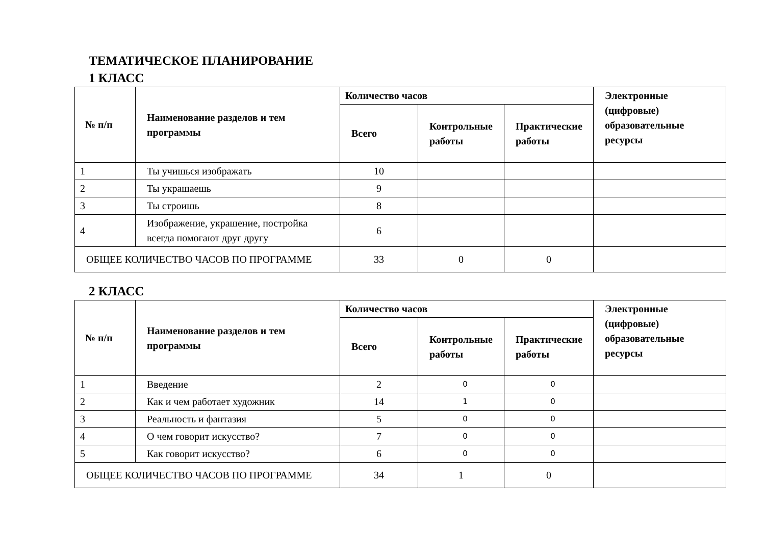ТЕМАТИЧЕСКОЕ ПЛАНИРОВАНИЕ
1 КЛАСС
| № п/п | Наименование разделов и тем программы | Количество часов | | | Электронные (цифровые) образовательные ресурсы |
| --- | --- | --- | --- | --- | --- |
| | | Всего | Контрольные работы | Практические работы | |
| 1 | Ты учишься изображать | 10 | | | |
| 2 | Ты украшаешь | 9 | | | |
| 3 | Ты строишь | 8 | | | |
| 4 | Изображение, украшение, постройка всегда помогают друг другу | 6 | | | |
| ОБЩЕЕ КОЛИЧЕСТВО ЧАСОВ ПО ПРОГРАММЕ | | 33 | 0 | 0 | |
2 КЛАСС
| № п/п | Наименование разделов и тем программы | Количество часов | | | Электронные (цифровые) образовательные ресурсы |
| --- | --- | --- | --- | --- | --- |
| | | Всего | Контрольные работы | Практические работы | |
| 1 | Введение | 2 | 0 | 0 | |
| 2 | Как и чем работает художник | 14 | 1 | 0 | |
| 3 | Реальность и фантазия | 5 | 0 | 0 | |
| 4 | О чем говорит искусство? | 7 | 0 | 0 | |
| 5 | Как говорит искусство? | 6 | 0 | 0 | |
| ОБЩЕЕ КОЛИЧЕСТВО ЧАСОВ ПО ПРОГРАММЕ | | 34 | 1 | 0 | |